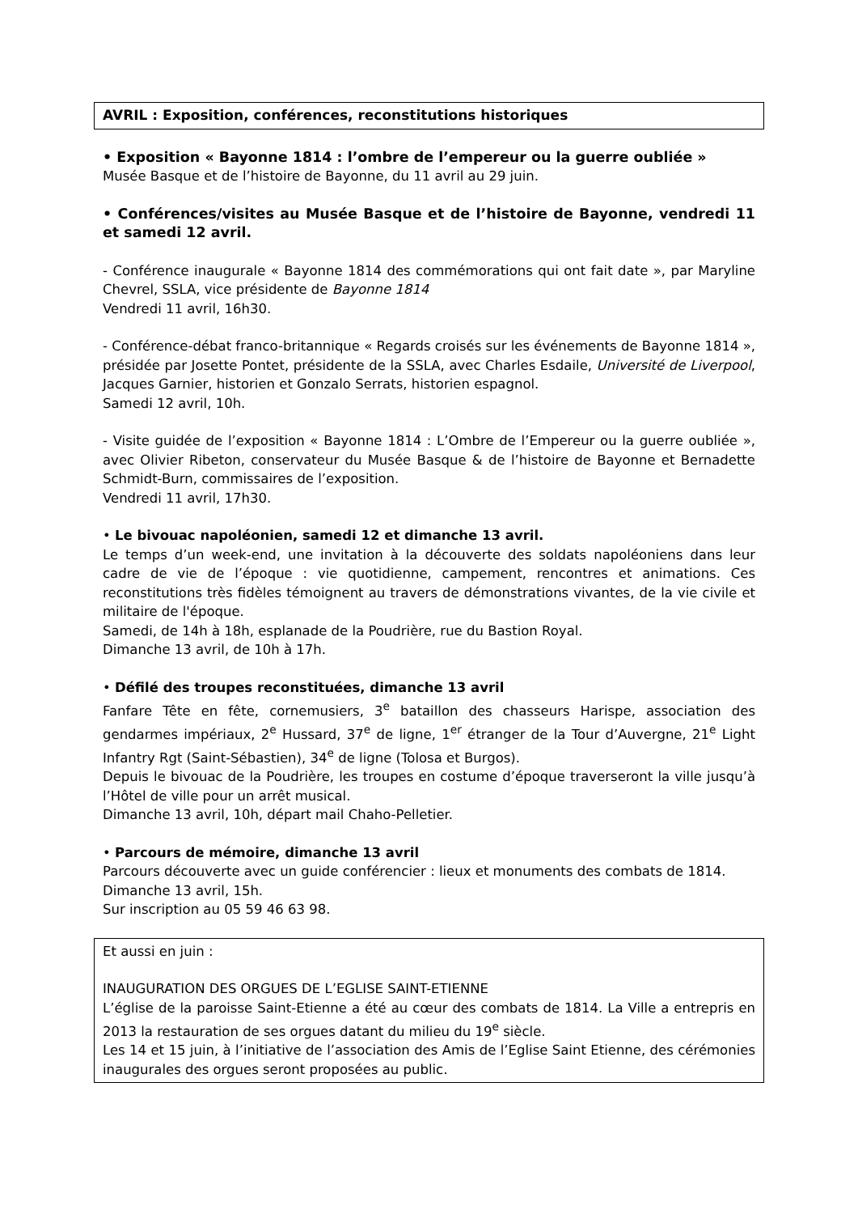AVRIL : Exposition, conférences, reconstitutions historiques
• Exposition « Bayonne 1814 : l’ombre de l’empereur ou la guerre oubliée »
Musée Basque et de l’histoire de Bayonne, du 11 avril au 29 juin.
• Conférences/visites au Musée Basque et de l’histoire de Bayonne, vendredi 11 et samedi 12 avril.
- Conférence inaugurale « Bayonne 1814 des commémorations qui ont fait date », par Maryline Chevrel, SSLA, vice présidente de Bayonne 1814
Vendredi 11 avril, 16h30.
- Conférence-débat franco-britannique « Regards croisés sur les événements de Bayonne 1814 », présidée par Josette Pontet, présidente de la SSLA, avec Charles Esdaile, Université de Liverpool, Jacques Garnier, historien et Gonzalo Serrats, historien espagnol.
Samedi 12 avril, 10h.
- Visite guidée de l’exposition « Bayonne 1814 : L’Ombre de l’Empereur ou la guerre oubliée », avec Olivier Ribeton, conservateur du Musée Basque & de l’histoire de Bayonne et Bernadette Schmidt-Burn, commissaires de l’exposition.
Vendredi 11 avril, 17h30.
• Le bivouac napoléonien, samedi 12 et dimanche 13 avril.
Le temps d’un week-end, une invitation à la découverte des soldats napoléoniens dans leur cadre de vie de l’époque : vie quotidienne, campement, rencontres et animations. Ces reconstitutions très fidèles témoignent au travers de démonstrations vivantes, de la vie civile et militaire de l'époque.
Samedi, de 14h à 18h, esplanade de la Poudrière, rue du Bastion Royal.
Dimanche 13 avril, de 10h à 17h.
• Défilé des troupes reconstituées, dimanche 13 avril
Fanfare Tête en fête, cornemusiers, 3<sup>e</sup> bataillon des chasseurs Harispe, association des gendarmes impériaux, 2<sup>e</sup> Hussard, 37<sup>e</sup> de ligne, 1<sup>er</sup> étranger de la Tour d’Auvergne, 21<sup>e</sup> Light Infantry Rgt (Saint-Sébastien), 34<sup>e</sup> de ligne (Tolosa et Burgos).
Depuis le bivouac de la Poudrière, les troupes en costume d’époque traverseront la ville jusqu’à l’Hôtel de ville pour un arrêt musical.
Dimanche 13 avril, 10h, départ mail Chaho-Pelletier.
• Parcours de mémoire, dimanche 13 avril
Parcours découverte avec un guide conférencier : lieux et monuments des combats de 1814.
Dimanche 13 avril, 15h.
Sur inscription au 05 59 46 63 98.
Et aussi en juin :
INAUGURATION DES ORGUES DE L’EGLISE SAINT-ETIENNE
L’église de la paroisse Saint-Etienne a été au cœur des combats de 1814. La Ville a entrepris en 2013 la restauration de ses orgues datant du milieu du 19<sup>e</sup> siècle.
Les 14 et 15 juin, à l’initiative de l’association des Amis de l’Eglise Saint Etienne, des cérémonies inaugurales des orgues seront proposées au public.